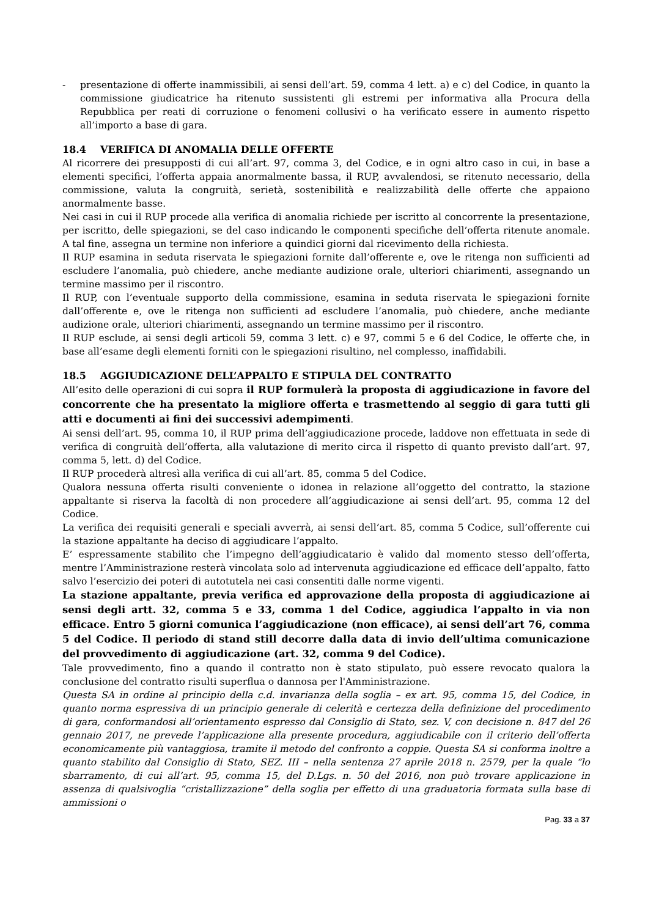- presentazione di offerte inammissibili, ai sensi dell’art. 59, comma 4 lett. a) e c) del Codice, in quanto la commissione giudicatrice ha ritenuto sussistenti gli estremi per informativa alla Procura della Repubblica per reati di corruzione o fenomeni collusivi o ha verificato essere in aumento rispetto all’importo a base di gara.
18.4 VERIFICA DI ANOMALIA DELLE OFFERTE
Al ricorrere dei presupposti di cui all’art. 97, comma 3, del Codice, e in ogni altro caso in cui, in base a elementi specifici, l’offerta appaia anormalmente bassa, il RUP, avvalendosi, se ritenuto necessario, della commissione, valuta la congruità, serietà, sostenibilità e realizzabilità delle offerte che appaiono anormalmente basse.
Nei casi in cui il RUP procede alla verifica di anomalia richiede per iscritto al concorrente la presentazione, per iscritto, delle spiegazioni, se del caso indicando le componenti specifiche dell’offerta ritenute anomale. A tal fine, assegna un termine non inferiore a quindici giorni dal ricevimento della richiesta.
Il RUP esamina in seduta riservata le spiegazioni fornite dall’offerente e, ove le ritenga non sufficienti ad escludere l’anomalia, può chiedere, anche mediante audizione orale, ulteriori chiarimenti, assegnando un termine massimo per il riscontro.
Il RUP, con l’eventuale supporto della commissione, esamina in seduta riservata le spiegazioni fornite dall’offerente e, ove le ritenga non sufficienti ad escludere l’anomalia, può chiedere, anche mediante audizione orale, ulteriori chiarimenti, assegnando un termine massimo per il riscontro.
Il RUP esclude, ai sensi degli articoli 59, comma 3 lett. c) e 97, commi 5 e 6 del Codice, le offerte che, in base all’esame degli elementi forniti con le spiegazioni risultino, nel complesso, inaffidabili.
18.5 AGGIUDICAZIONE DELL’APPALTO E STIPULA DEL CONTRATTO
All’esito delle operazioni di cui sopra il RUP formulerà la proposta di aggiudicazione in favore del concorrente che ha presentato la migliore offerta e trasmettendo al seggio di gara tutti gli atti e documenti ai fini dei successivi adempimenti.
Ai sensi dell’art. 95, comma 10, il RUP prima dell’aggiudicazione procede, laddove non effettuata in sede di verifica di congruità dell’offerta, alla valutazione di merito circa il rispetto di quanto previsto dall’art. 97, comma 5, lett. d) del Codice.
Il RUP procederà altresì alla verifica di cui all’art. 85, comma 5 del Codice.
Qualora nessuna offerta risulti conveniente o idonea in relazione all’oggetto del contratto, la stazione appaltante si riserva la facoltà di non procedere all’aggiudicazione ai sensi dell’art. 95, comma 12 del Codice.
La verifica dei requisiti generali e speciali avverrà, ai sensi dell’art. 85, comma 5 Codice, sull’offerente cui la stazione appaltante ha deciso di aggiudicare l’appalto.
E’ espressamente stabilito che l’impegno dell’aggiudicatario è valido dal momento stesso dell’offerta, mentre l’Amministrazione resterà vincolata solo ad intervenuta aggiudicazione ed efficace dell’appalto, fatto salvo l’esercizio dei poteri di autotutela nei casi consentiti dalle norme vigenti.
La stazione appaltante, previa verifica ed approvazione della proposta di aggiudicazione ai sensi degli artt. 32, comma 5 e 33, comma 1 del Codice, aggiudica l’appalto in via non efficace. Entro 5 giorni comunica l’aggiudicazione (non efficace), ai sensi dell’art 76, comma 5 del Codice. Il periodo di stand still decorre dalla data di invio dell’ultima comunicazione del provvedimento di aggiudicazione (art. 32, comma 9 del Codice).
Tale provvedimento, fino a quando il contratto non è stato stipulato, può essere revocato qualora la conclusione del contratto risulti superflua o dannosa per l'Amministrazione.
Questa SA in ordine al principio della c.d. invarianza della soglia – ex art. 95, comma 15, del Codice, in quanto norma espressiva di un principio generale di celerità e certezza della definizione del procedimento di gara, conformandosi all’orientamento espresso dal Consiglio di Stato, sez. V, con decisione n. 847 del 26 gennaio 2017, ne prevede l’applicazione alla presente procedura, aggiudicabile con il criterio dell’offerta economicamente più vantaggiosa, tramite il metodo del confronto a coppie. Questa SA si conforma inoltre a quanto stabilito dal Consiglio di Stato, SEZ. III – nella sentenza 27 aprile 2018 n. 2579, per la quale “lo sbarramento, di cui all’art. 95, comma 15, del D.Lgs. n. 50 del 2016, non può trovare applicazione in assenza di qualsivoglia “cristallizzazione” della soglia per effetto di una graduatoria formata sulla base di ammissioni o
Pag. 33 a 37